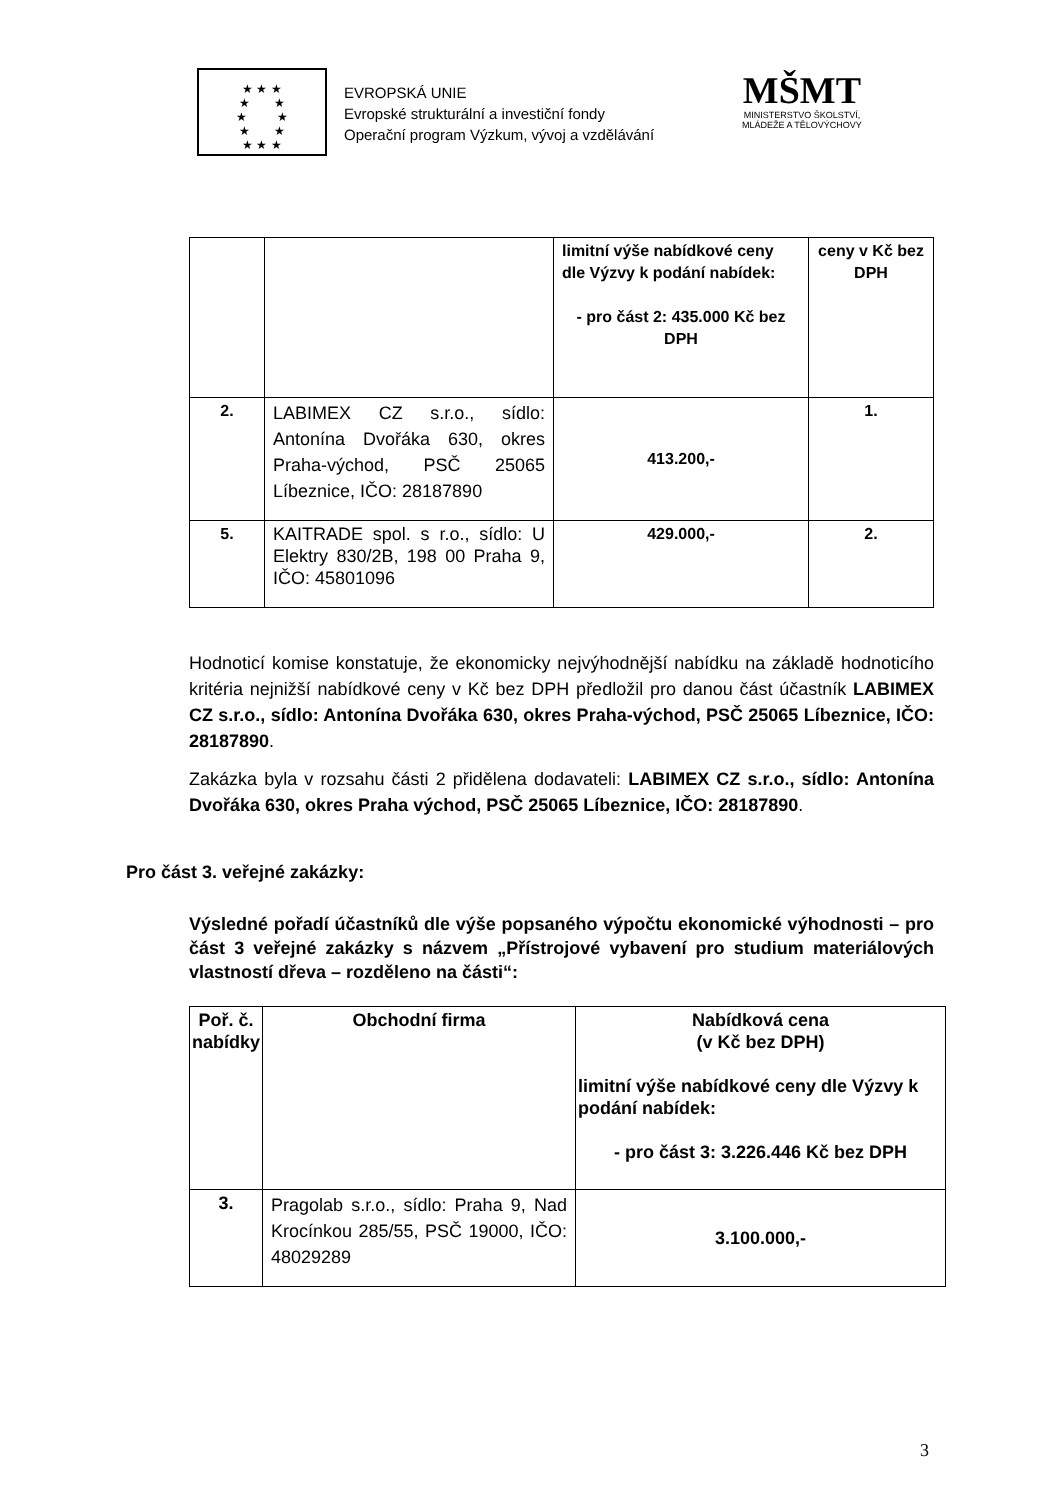★ ★ ★
★ ★
★ ★
★ ★
★ ★ ★
EVROPSKÁ UNIE
Evropské strukturální a investiční fondy
Operační program Výzkum, vývoj a vzdělávání
MŠMT
MINISTERSTVO ŠKOLSTVÍ,
MLÁDEŽE A TĚLOVÝCHOVY
| | | limitní výše nabídkové ceny dle Výzvy k podání nabídek: - pro část 2: 435.000 Kč bez DPH | ceny v Kč bez DPH |
| 2. | LABIMEX CZ s.r.o., sídlo: Antonína Dvořáka 630, okres Praha-východ, PSČ 25065 Líbeznice, IČO: 28187890 | 413.200,- | 1. |
| 5. | KAITRADE spol. s r.o., sídlo: U Elektry 830/2B, 198 00 Praha 9, IČO: 45801096 | 429.000,- | 2. |
Hodnoticí komise konstatuje, že ekonomicky nejvýhodnější nabídku na základě hodnoticího kritéria nejnižší nabídkové ceny v Kč bez DPH předložil pro danou část účastník LABIMEX CZ s.r.o., sídlo: Antonína Dvořáka 630, okres Praha-východ, PSČ 25065 Líbeznice, IČO: 28187890.
Zakázka byla v rozsahu části 2 přidělena dodavateli: LABIMEX CZ s.r.o., sídlo: Antonína Dvořáka 630, okres Praha východ, PSČ 25065 Líbeznice, IČO: 28187890.
Pro část 3. veřejné zakázky:
Výsledné pořadí účastníků dle výše popsaného výpočtu ekonomické výhodnosti – pro část 3 veřejné zakázky s názvem „Přístrojové vybavení pro studium materiálových vlastností dřeva – rozděleno na části“:
| Poř. č. nabídky | Obchodní firma | Nabídková cena (v Kč bez DPH) limitní výše nabídkové ceny dle Výzvy k podání nabídek: - pro část 3: 3.226.446 Kč bez DPH |
| 3. | Pragolab s.r.o., sídlo: Praha 9, Nad Krocínkou 285/55, PSČ 19000, IČO: 48029289 | 3.100.000,- |
3